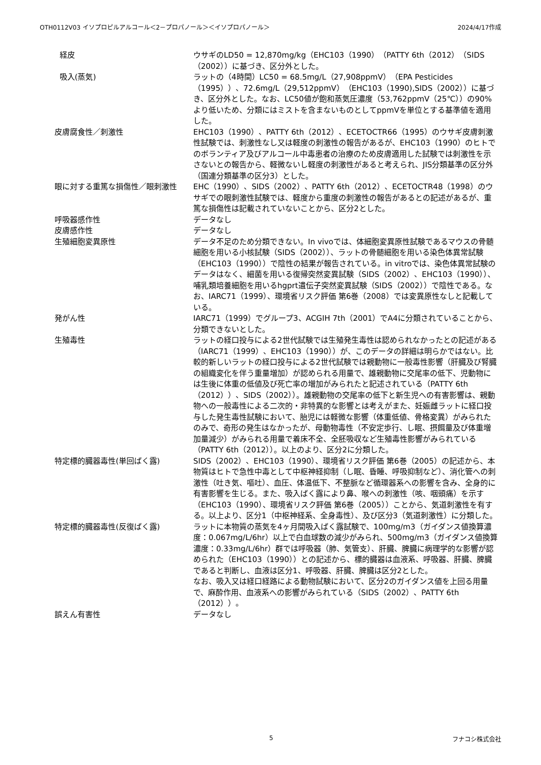OTH0112V03 イソプロピルアルコール＜2－プロパノール＞＜イソプロパノール＞ 2024/4/17作成
| 経皮 | ウサギのLD50 = 12,870mg/kg（EHC103（1990）（PATTY 6th（2012）（SIDS（2002））に基づき、区分外とした。 |
| 吸入(蒸気) | ラットの（4時間）LC50 = 68.5mg/L（27,908ppmV）（EPA Pesticides（1995））、72.6mg/L（29,512ppmV）（EHC103（1990),SIDS（2002））に基づき、区分外とした。なお、LC50値が飽和蒸気圧濃度（53,762ppmV（25℃））の90%より低いため、分類にはミストを含まないものとしてppmVを単位とする基準値を適用した。 |
| 皮膚腐食性／刺激性 | EHC103（1990）、PATTY 6th（2012）、ECETOCTR66（1995）のウサギ皮膚刺激性試験では、刺激性なし又は軽度の刺激性の報告があるが、EHC103（1990）のヒトでのボランティア及びアルコール中毒患者の治療のため皮膚適用した試験では刺激性を示さないとの報告から、軽微ないし軽度の刺激性があると考えられ、JIS分類基準の区分外（国連分類基準の区分3）とした。 |
| 眼に対する重篤な損傷性／眼刺激性 | EHC（1990）、SIDS（2002）、PATTY 6th（2012）、ECETOCTR48（1998）のウサギでの眼刺激性試験では、軽度から重度の刺激性の報告があるとの記述があるが、重篤な損傷性は記載されていないことから、区分2とした。 |
| 呼吸器感作性 | データなし |
| 皮膚感作性 | データなし |
| 生殖細胞変異原性 | データ不足のため分類できない。In vivoでは、体細胞変異原性試験であるマウスの骨髄細胞を用いる小核試験（SIDS（2002））、ラットの骨髄細胞を用いる染色体異常試験（EHC103（1990））で陰性の結果が報告されている。in vitroでは、染色体異常試験のデータはなく、細菌を用いる復帰突然変異試験（SIDS（2002）、EHC103（1990））、哺乳類培養細胞を用いるhgprt遺伝子突然変異試験（SIDS（2002））で陰性である。なお、IARC71（1999）、環境省リスク評価 第6巻（2008）では変異原性なしと記載している。 |
| 発がん性 | IARC71（1999）でグループ3、ACGIH 7th（2001）でA4に分類されていることから、分類できないとした。 |
| 生殖毒性 | ラットの経口投与による2世代試験では生殖発生毒性は認められなかったとの記述がある（IARC71（1999）、EHC103（1990））が、このデータの詳細は明らかではない。比較的新しいラットの経口投与による2世代試験では親動物に一般毒性影響（肝臓及び腎臓の組織変化を伴う重量増加）が認められる用量で、雄親動物に交尾率の低下、児動物には生後に体重の低値及び死亡率の増加がみられたと記述されている（PATTY 6th（2012））、SIDS（2002））。雄親動物の交尾率の低下と新生児への有害影響は、親動物への一般毒性による二次的・非特異的な影響とは考えがまた、妊娠雌ラットに経口投与した発生毒性試験において、胎児には軽微な影響（体重低値、骨格変異）がみられたのみで、奇形の発生はなかったが、母動物毒性（不安定歩行、し眠、摂餌量及び体重増加量減少）がみられる用量で着床不全、全胚吸収など生殖毒性影響がみられている（PATTY 6th（2012））。以上のより、区分2に分類した。 |
| 特定標的臓器毒性(単回ばく露) | SIDS（2002）、EHC103（1990）、環境省リスク評価 第6巻（2005）の記述から、本物質はヒトで急性中毒として中枢神経抑制（し眠、昏睡、呼吸抑制など）、消化管への刺激性（吐き気、嘔吐）、血圧、体温低下、不整脈など循環器系への影響を含み、全身的に有害影響を生じる。また、吸入ばく露により鼻、喉への刺激性（咳、咽頭痛）を示す（EHC103（1990）、環境省リスク評価 第6巻（2005））ことから、気道刺激性を有する。以上より、区分1（中枢神経系、全身毒性）、及び区分3（気道刺激性）に分類した。 |
| 特定標的臓器毒性(反復ばく露) | ラットに本物質の蒸気を4ヶ月間吸入ばく露試験で、100mg/m3（ガイダンス値換算濃度：0.067mg/L/6hr）以上で白血球数の減少がみられ、500mg/m3（ガイダンス値換算濃度：0.33mg/L/6hr）群では呼吸器（肺、気管支）、肝臓、脾臓に病理学的な影響が認められた（EHC103（1990））との記述から、標的臓器は血液系、呼吸器、肝臓、脾臓であると判断し、血液は区分1、呼吸器、肝臓、脾臓は区分2とした。 なお、吸入又は経口経路による動物試験において、区分2のガイダンス値を上回る用量で、麻酔作用、血液系への影響がみられている（SIDS（2002）、PATTY 6th（2012））。 |
| 誤えん有害性 | データなし |
5 フナコシ株式会社